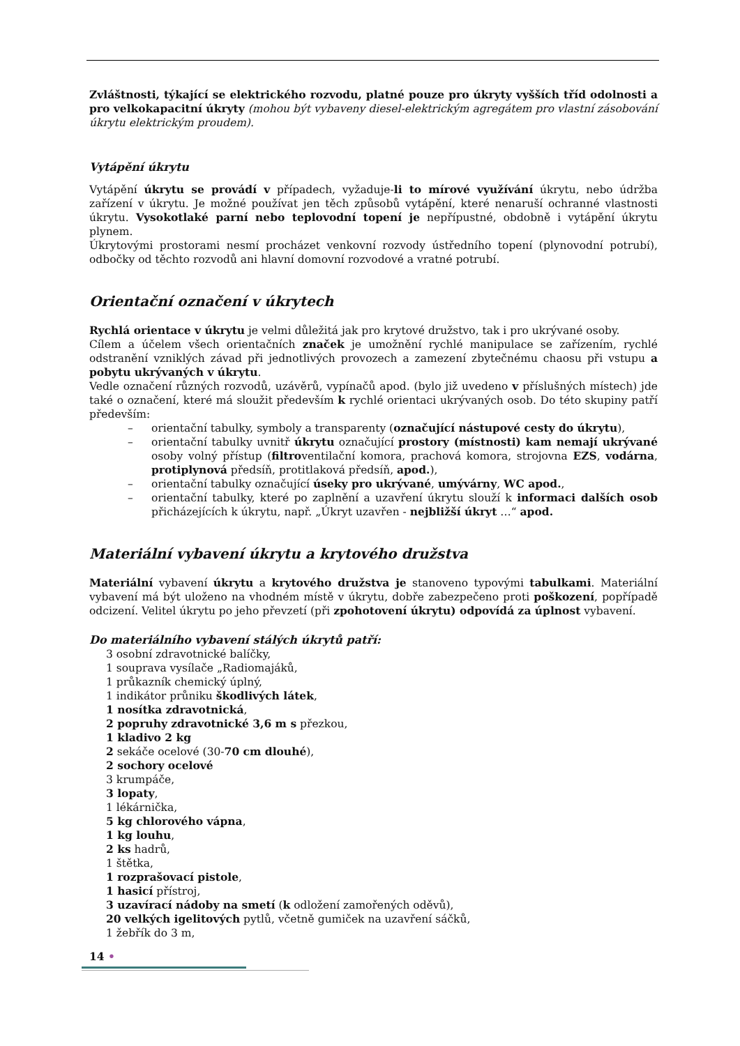Zvláštnosti, týkající se elektrického rozvodu, platné pouze pro úkryty vyšších tříd odolnosti a pro velkokapacitní úkryty (mohou být vybaveny diesel-elektrickým agregátem pro vlastní zásobování úkrytu elektrickým proudem).
Vytápění úkrytu
Vytápění úkrytu se provádí v případech, vyžaduje-li to mírové využívání úkrytu, nebo údržba zařízení v úkrytu. Je možné používat jen těch způsobů vytápění, které nenaruší ochranné vlastnosti úkrytu. Vysokotlaké parní nebo teplovodní topení je nepřípustné, obdobně i vytápění úkrytu plynem.
Úkrytovými prostorami nesmí procházet venkovní rozvody ústředního topení (plynovodní potrubí), odbočky od těchto rozvodů ani hlavní domovní rozvodové a vratné potrubí.
Orientační označení v úkrytech
Rychlá orientace v úkrytu je velmi důležitá jak pro krytové družstvo, tak i pro ukrývané osoby.
Cílem a účelem všech orientačních značek je umožnění rychlé manipulace se zařízením, rychlé odstranění vzniklých závad při jednotlivých provozech a zamezení zbytečnému chaosu při vstupu a pobytu ukrývaných v úkrytu.
Vedle označení různých rozvodů, uzávěrů, vypínačů apod. (bylo již uvedeno v příslušných místech) jde také o označení, které má sloužit především k rychlé orientaci ukrývaných osob. Do této skupiny patří především:
– orientační tabulky, symboly a transparenty (označující nástupové cesty do úkrytu),
– orientační tabulky uvnitř úkrytu označující prostory (místnosti) kam nemají ukrývané osoby volný přístup (filtroventilační komora, prachová komora, strojovna EZS, vodárna, protiplynová předsíň, protitlaková předsíň, apod.),
– orientační tabulky označující úseky pro ukrývané, umývárny, WC apod.,
– orientační tabulky, které po zaplnění a uzavření úkrytu slouží k informaci dalších osob přicházejících k úkrytu, např. „Úkryt uzavřen - nejbližší úkryt …“ apod.
Materiální vybavení úkrytu a krytového družstva
Materiální vybavení úkrytu a krytového družstva je stanoveno typovými tabulkami. Materiální vybavení má být uloženo na vhodném místě v úkrytu, dobře zabezpečeno proti poškození, popřípadě odcizení. Velitel úkrytu po jeho převzetí (při zpohotovení úkrytu) odpovídá za úplnost vybavení.
Do materiálního vybavení stálých úkrytů patří:
3 osobní zdravotnické balíčky,
1 souprava vysílače „Radiomajáků,
1 průkazník chemický úplný,
1 indikátor průniku škodlivých látek,
1 nosítka zdravotnická,
2 popruhy zdravotnické 3,6 m s přezkou,
1 kladivo 2 kg
2 sekáče ocelové (30-70 cm dlouhé),
2 sochory ocelové
3 krumpáče,
3 lopaty,
1 lékárnička,
5 kg chlorového vápna,
1 kg louhu,
2 ks hadrů,
1 štětka,
1 rozprašovací pistole,
1 hasicí přístroj,
3 uzavírací nádoby na smetí (k odložení zamořených oděvů),
20 velkých igelitových pytlů, včetně gumiček na uzavření sáčků,
1 žebřík do 3 m,
14 •